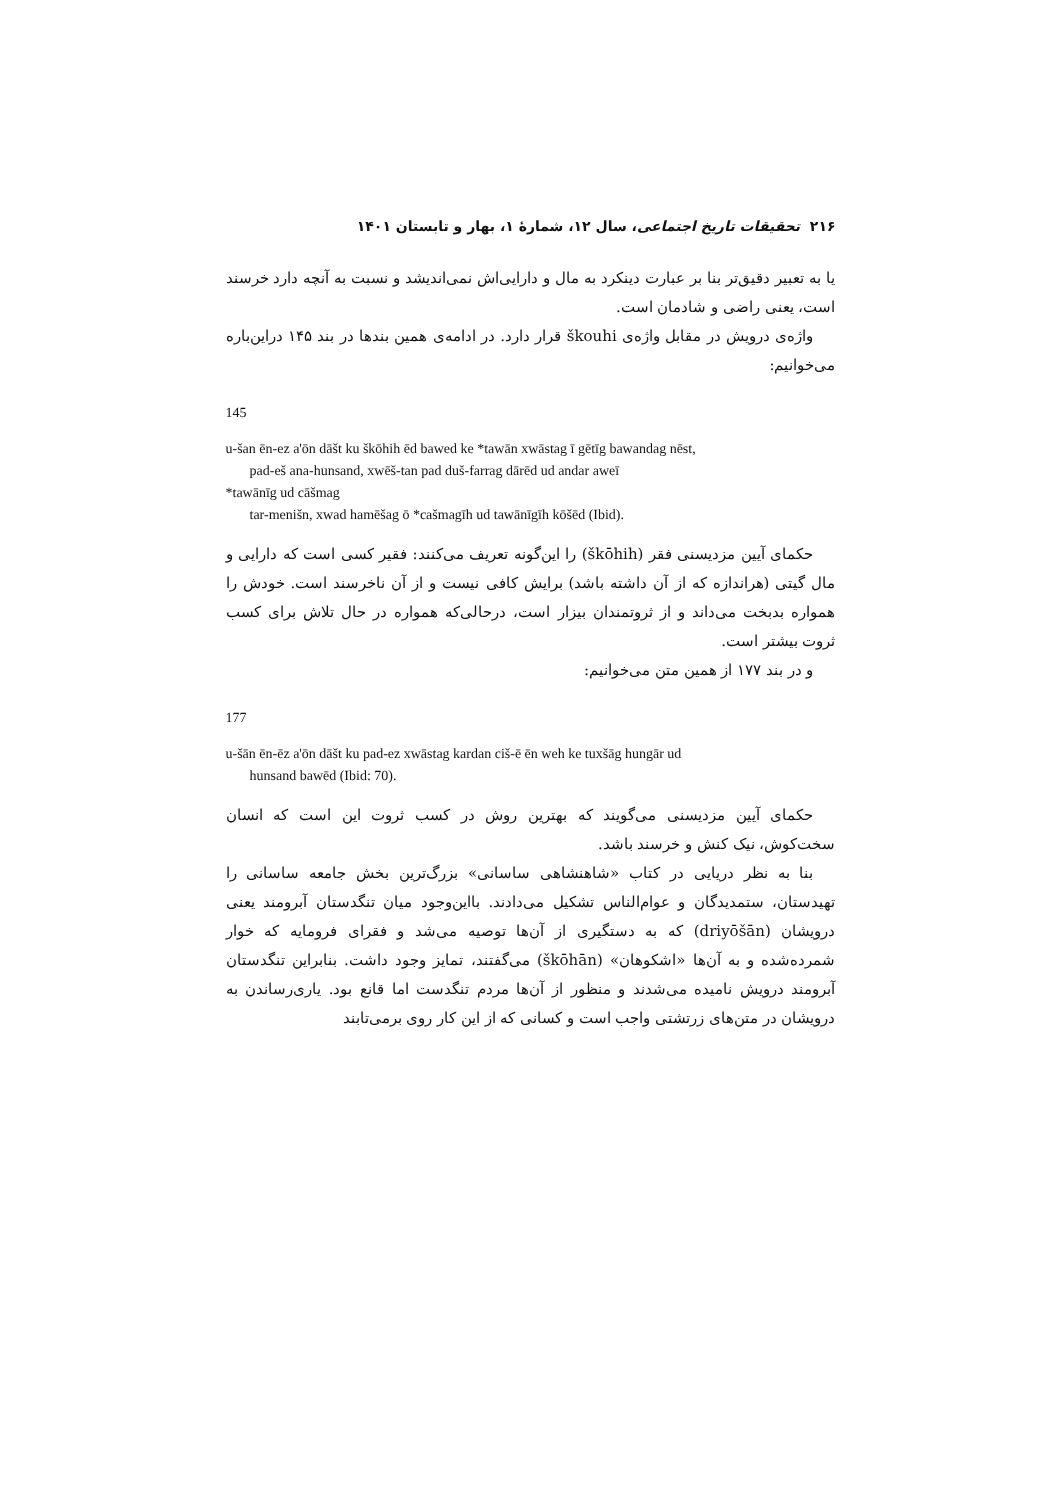۲۱۶ تحقیقات تاریخ اجتماعی، سال ۱۲، شمارۀ ۱، بهار و تابستان ۱۴۰۱
یا به تعبیر دقیق‌تر بنا بر عبارت دینکرد به مال و دارایی‌اش نمی‌اندیشد و نسبت به آنچه دارد خرسند است، یعنی راضی و شادمان است.
واژه‌ی درویش در مقابل واژه‌ی škouhi قرار دارد. در ادامه‌ی همین بندها در بند ۱۴۵ دراین‌باره می‌خوانیم:
145
u-šan ēn-ez a'ōn dāšt ku škōhih ēd bawed ke *tawān xwāstag ī gētīg bawandag nēst,
pad-eš ana-hunsand, xwēš-tan pad duš-farrag dārēd ud andar aweī
*tawānīg ud cāšmag
tar-menišn, xwad hamēšag ō *cašmagīh ud tawānīgīh kōšēd (Ibid).
حکمای آیین مزدیسنی فقر (škōhih) را این‌گونه تعریف می‌کنند: فقیر کسی است که دارایی و مال گیتی (هراندازه که از آن داشته باشد) برایش کافی نیست و از آن ناخرسند است. خودش را همواره بدبخت می‌داند و از ثروتمندان بیزار است، درحالی‌که همواره در حال تلاش برای کسب ثروت بیشتر است.
و در بند ۱۷۷ از همین متن می‌خوانیم:
177
u-šān ēn-ēz a'ōn dāšt ku pad-ez xwāstag kardan ciš-ē ēn weh ke tuxšāg hungār ud
hunsand bawēd (Ibid: 70).
حکمای آیین مزدیسنی می‌گویند که بهترین روش در کسب ثروت این است که انسان سخت‌کوش، نیک کنش و خرسند باشد.
بنا به نظر دریایی در کتاب «شاهنشاهی ساسانی» بزرگ‌ترین بخش جامعه ساسانی را تهیدستان، ستمدیدگان و عوام‌الناس تشکیل می‌دادند. بااین‌وجود میان تنگدستان آبرومند یعنی درویشان (driyōšān) که به دستگیری از آن‌ها توصیه می‌شد و فقرای فرومایه که خوار شمرده‌شده و به آن‌ها «اشکوهان» (škōhān) می‌گفتند، تمایز وجود داشت. بنابراین تنگدستان آبرومند درویش نامیده می‌شدند و منظور از آن‌ها مردم تنگدست اما قانع بود. یاری‌رساندن به درویشان در متن‌های زرتشتی واجب است و کسانی که از این کار روی برمی‌تابند